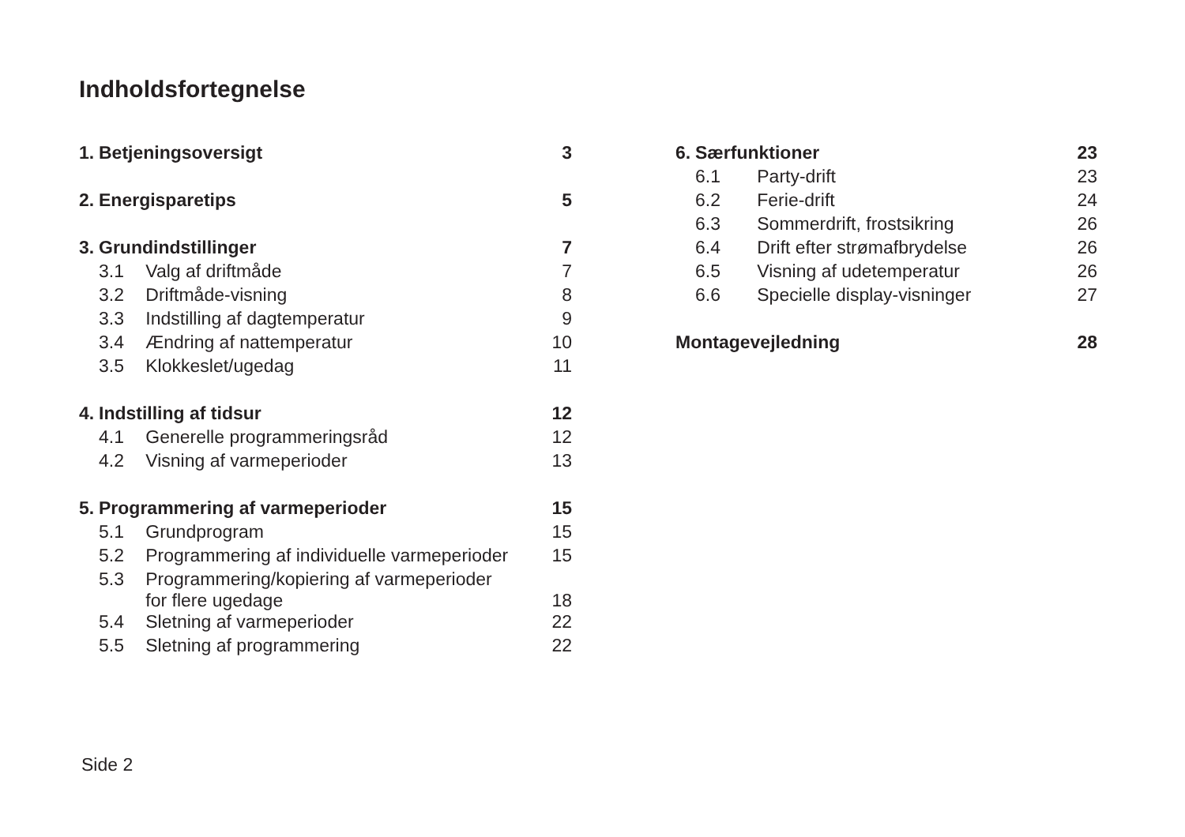Indholdsfortegnelse
| 1. | Betjeningsoversigt | | 3 |
| 2. | Energisparetips | | 5 |
| 3. | Grundindstillinger | | 7 |
| 3.1 | | Valg af driftmåde | 7 |
| 3.2 | | Driftmåde-visning | 8 |
| 3.3 | | Indstilling af dagtemperatur | 9 |
| 3.4 | | Ændring af nattemperatur | 10 |
| 3.5 | | Klokkeslet/ugedag | 11 |
| 4. | Indstilling af tidsur | | 12 |
| 4.1 | | Generelle programmeringsråd | 12 |
| 4.2 | | Visning af varmeperioder | 13 |
| 5. | Programmering af varmeperioder | | 15 |
| 5.1 | | Grundprogram | 15 |
| 5.2 | | Programmering af individuelle varmeperioder | 15 |
| 5.3 | | Programmering/kopiering af varmeperioder for flere ugedage | 18 |
| 5.4 | | Sletning af varmeperioder | 22 |
| 5.5 | | Sletning af programmering | 22 |
| 6. | Særfunktioner | | 23 |
| 6.1 | | Party-drift | 23 |
| 6.2 | | Ferie-drift | 24 |
| 6.3 | | Sommerdrift, frostsikring | 26 |
| 6.4 | | Drift efter strømafbrydelse | 26 |
| 6.5 | | Visning af udetemperatur | 26 |
| 6.6 | | Specielle display-visninger | 27 |
| Montagevejledning | | | 28 |
Side 2